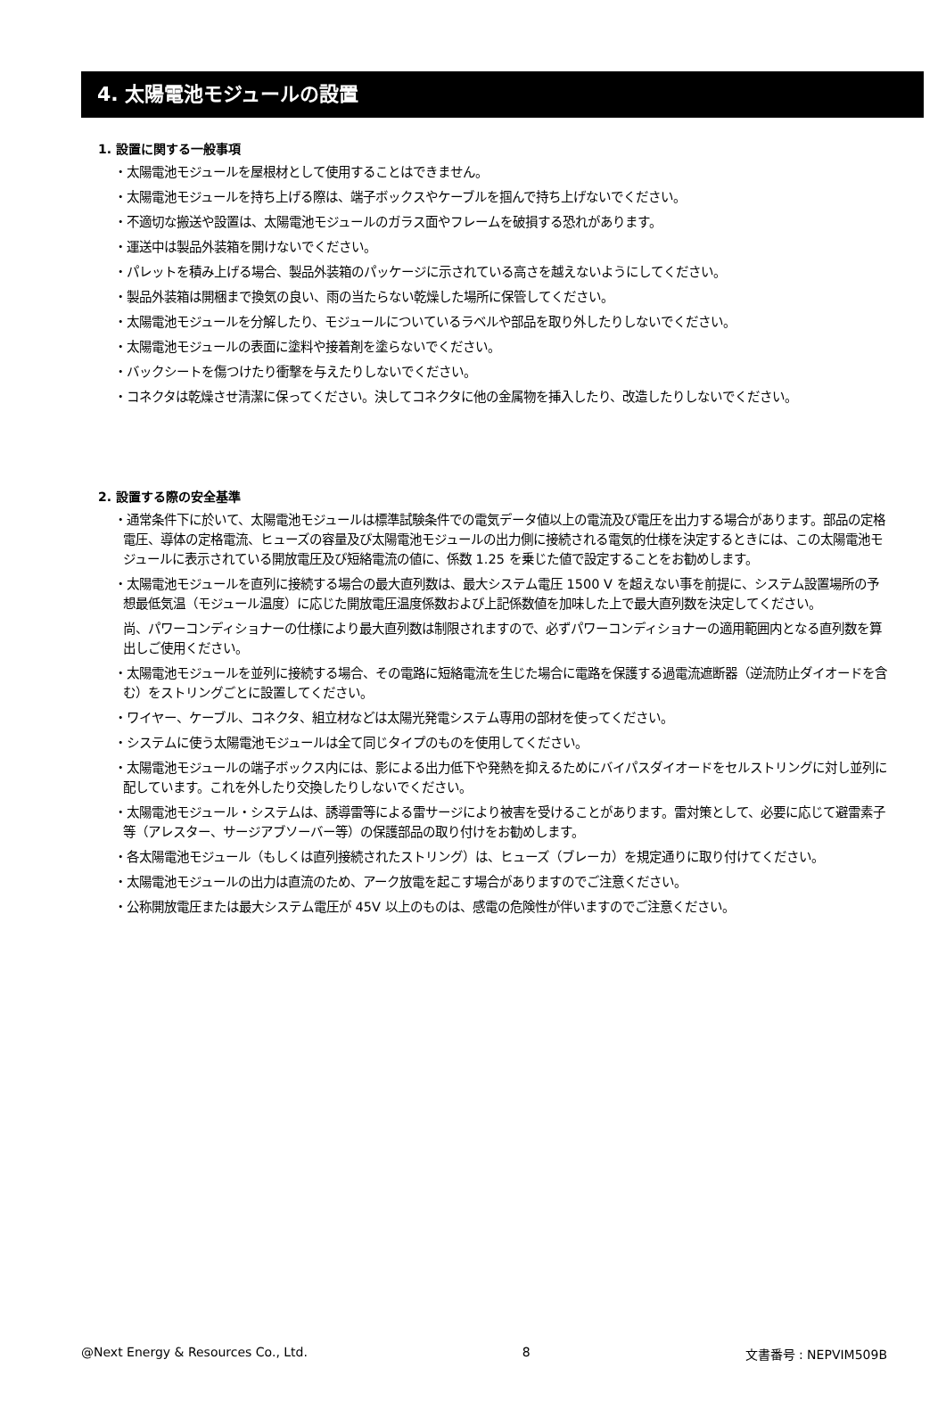4. 太陽電池モジュールの設置
1. 設置に関する一般事項
・太陽電池モジュールを屋根材として使用することはできません。
・太陽電池モジュールを持ち上げる際は、端子ボックスやケーブルを掴んで持ち上げないでください。
・不適切な搬送や設置は、太陽電池モジュールのガラス面やフレームを破損する恐れがあります。
・運送中は製品外装箱を開けないでください。
・パレットを積み上げる場合、製品外装箱のパッケージに示されている高さを越えないようにしてください。
・製品外装箱は開梱まで換気の良い、雨の当たらない乾燥した場所に保管してください。
・太陽電池モジュールを分解したり、モジュールについているラベルや部品を取り外したりしないでください。
・太陽電池モジュールの表面に塗料や接着剤を塗らないでください。
・バックシートを傷つけたり衝撃を与えたりしないでください。
・コネクタは乾燥させ清潔に保ってください。決してコネクタに他の金属物を挿入したり、改造したりしないでください。
2. 設置する際の安全基準
・通常条件下に於いて、太陽電池モジュールは標準試験条件での電気データ値以上の電流及び電圧を出力する場合があります。部品の定格電圧、導体の定格電流、ヒューズの容量及び太陽電池モジュールの出力側に接続される電気的仕様を決定するときには、この太陽電池モジュールに表示されている開放電圧及び短絡電流の値に、係数 1.25 を乗じた値で設定することをお勧めします。
・太陽電池モジュールを直列に接続する場合の最大直列数は、最大システム電圧 1500 V を超えない事を前提に、システム設置場所の予想最低気温（モジュール温度）に応じた開放電圧温度係数および上記係数値を加味した上で最大直列数を決定してください。
尚、パワーコンディショナーの仕様により最大直列数は制限されますので、必ずパワーコンディショナーの適用範囲内となる直列数を算出しご使用ください。
・太陽電池モジュールを並列に接続する場合、その電路に短絡電流を生じた場合に電路を保護する過電流遮断器（逆流防止ダイオードを含む）をストリングごとに設置してください。
・ワイヤー、ケーブル、コネクタ、組立材などは太陽光発電システム専用の部材を使ってください。
・システムに使う太陽電池モジュールは全て同じタイプのものを使用してください。
・太陽電池モジュールの端子ボックス内には、影による出力低下や発熱を抑えるためにバイパスダイオードをセルストリングに対し並列に配しています。これを外したり交換したりしないでください。
・太陽電池モジュール・システムは、誘導雷等による雷サージにより被害を受けることがあります。雷対策として、必要に応じて避雷素子等（アレスター、サージアブソーバー等）の保護部品の取り付けをお勧めします。
・各太陽電池モジュール（もしくは直列接続されたストリング）は、ヒューズ（ブレーカ）を規定通りに取り付けてください。
・太陽電池モジュールの出力は直流のため、アーク放電を起こす場合がありますのでご注意ください。
・公称開放電圧または最大システム電圧が 45V 以上のものは、感電の危険性が伴いますのでご注意ください。
@Next Energy & Resources Co., Ltd. 8 文書番号 : NEPVIM509B